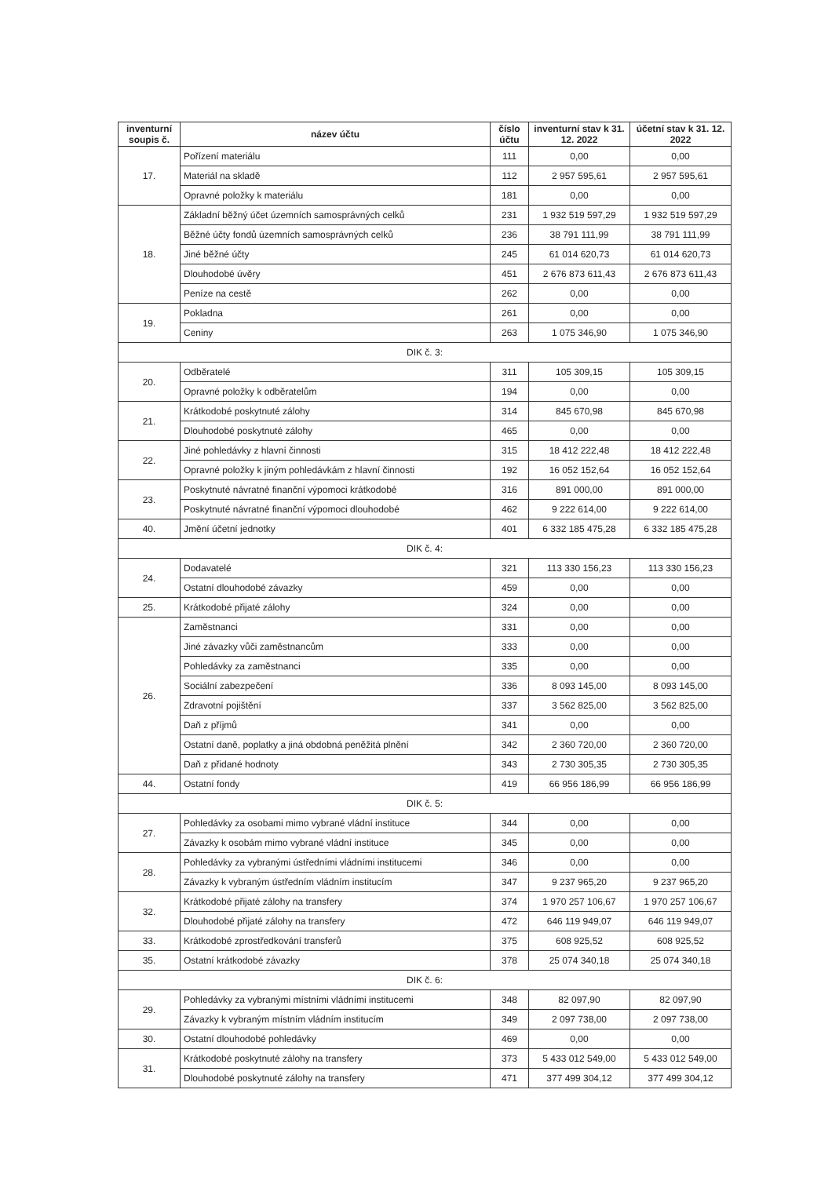| inventurní soupis č. | název účtu | číslo účtu | inventurní stav k 31. 12. 2022 | účetní stav k 31. 12. 2022 |
| --- | --- | --- | --- | --- |
| 17. | Pořízení materiálu | 111 | 0,00 | 0,00 |
| | Materiál na skladě | 112 | 2 957 595,61 | 2 957 595,61 |
| | Opravné položky k materiálu | 181 | 0,00 | 0,00 |
| 18. | Základní běžný účet územních samosprávných celků | 231 | 1 932 519 597,29 | 1 932 519 597,29 |
| | Běžné účty fondů územních samosprávných celků | 236 | 38 791 111,99 | 38 791 111,99 |
| | Jiné běžné účty | 245 | 61 014 620,73 | 61 014 620,73 |
| | Dlouhodobé úvěry | 451 | 2 676 873 611,43 | 2 676 873 611,43 |
| | Peníze na cestě | 262 | 0,00 | 0,00 |
| 19. | Pokladna | 261 | 0,00 | 0,00 |
| | Ceniny | 263 | 1 075 346,90 | 1 075 346,90 |
| DIK č. 3: | | | | |
| 20. | Odběratelé | 311 | 105 309,15 | 105 309,15 |
| | Opravné položky k odběratelům | 194 | 0,00 | 0,00 |
| 21. | Krátkodobé poskytnuté zálohy | 314 | 845 670,98 | 845 670,98 |
| | Dlouhodobé poskytnuté zálohy | 465 | 0,00 | 0,00 |
| 22. | Jiné pohledávky z hlavní činnosti | 315 | 18 412 222,48 | 18 412 222,48 |
| | Opravné položky k jiným pohledávkám z hlavní činnosti | 192 | 16 052 152,64 | 16 052 152,64 |
| 23. | Poskytnuté návratné finanční výpomoci krátkodobé | 316 | 891 000,00 | 891 000,00 |
| | Poskytnuté návratné finanční výpomoci dlouhodobé | 462 | 9 222 614,00 | 9 222 614,00 |
| 40. | Jmění účetní jednotky | 401 | 6 332 185 475,28 | 6 332 185 475,28 |
| DIK č. 4: | | | | |
| 24. | Dodavatelé | 321 | 113 330 156,23 | 113 330 156,23 |
| | Ostatní dlouhodobé závazky | 459 | 0,00 | 0,00 |
| 25. | Krátkodobé přijaté zálohy | 324 | 0,00 | 0,00 |
| 26. | Zaměstnanci | 331 | 0,00 | 0,00 |
| | Jiné závazky vůči zaměstnancům | 333 | 0,00 | 0,00 |
| | Pohledávky za zaměstnanci | 335 | 0,00 | 0,00 |
| | Sociální zabezpečení | 336 | 8 093 145,00 | 8 093 145,00 |
| | Zdravotní pojištění | 337 | 3 562 825,00 | 3 562 825,00 |
| | Daň z příjmů | 341 | 0,00 | 0,00 |
| | Ostatní daně, poplatky a jiná obdobná peněžitá plnění | 342 | 2 360 720,00 | 2 360 720,00 |
| | Daň z přidané hodnoty | 343 | 2 730 305,35 | 2 730 305,35 |
| 44. | Ostatní fondy | 419 | 66 956 186,99 | 66 956 186,99 |
| DIK č. 5: | | | | |
| 27. | Pohledávky za osobami mimo vybrané vládní instituce | 344 | 0,00 | 0,00 |
| | Závazky k osobám mimo vybrané vládní instituce | 345 | 0,00 | 0,00 |
| 28. | Pohledávky za vybranými ústředními vládními institucemi | 346 | 0,00 | 0,00 |
| | Závazky k vybraným ústředním vládním institucím | 347 | 9 237 965,20 | 9 237 965,20 |
| 32. | Krátkodobé přijaté zálohy na transfery | 374 | 1 970 257 106,67 | 1 970 257 106,67 |
| | Dlouhodobé přijaté zálohy na transfery | 472 | 646 119 949,07 | 646 119 949,07 |
| 33. | Krátkodobé zprostředkování transferů | 375 | 608 925,52 | 608 925,52 |
| 35. | Ostatní krátkodobé závazky | 378 | 25 074 340,18 | 25 074 340,18 |
| DIK č. 6: | | | | |
| 29. | Pohledávky za vybranými místními vládními institucemi | 348 | 82 097,90 | 82 097,90 |
| | Závazky k vybraným místním vládním institucím | 349 | 2 097 738,00 | 2 097 738,00 |
| 30. | Ostatní dlouhodobé pohledávky | 469 | 0,00 | 0,00 |
| 31. | Krátkodobé poskytnuté zálohy na transfery | 373 | 5 433 012 549,00 | 5 433 012 549,00 |
| | Dlouhodobé poskytnuté zálohy na transfery | 471 | 377 499 304,12 | 377 499 304,12 |